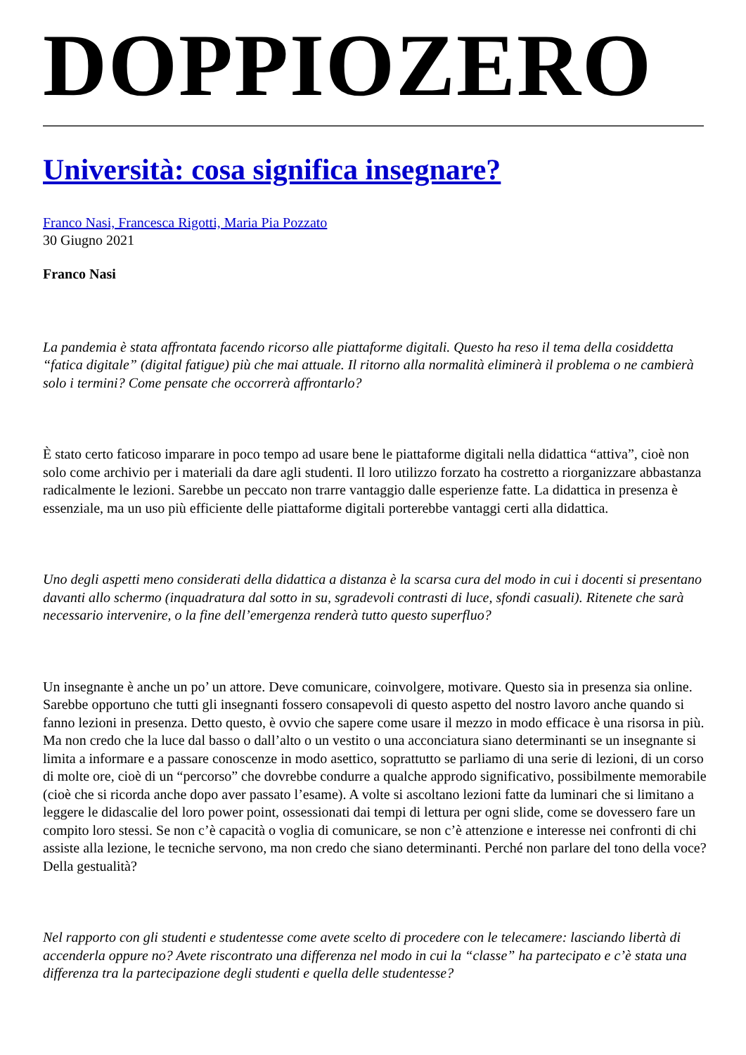DOPPIOZERO
Università: cosa significa insegnare?
Franco Nasi, Francesca Rigotti, Maria Pia Pozzato
30 Giugno 2021
Franco Nasi
La pandemia è stata affrontata facendo ricorso alle piattaforme digitali. Questo ha reso il tema della cosiddetta “fatica digitale” (digital fatigue) più che mai attuale. Il ritorno alla normalità eliminerà il problema o ne cambierà solo i termini? Come pensate che occorrerà affrontarlo?
È stato certo faticoso imparare in poco tempo ad usare bene le piattaforme digitali nella didattica “attiva”, cioè non solo come archivio per i materiali da dare agli studenti. Il loro utilizzo forzato ha costretto a riorganizzare abbastanza radicalmente le lezioni. Sarebbe un peccato non trarre vantaggio dalle esperienze fatte. La didattica in presenza è essenziale, ma un uso più efficiente delle piattaforme digitali porterebbe vantaggi certi alla didattica.
Uno degli aspetti meno considerati della didattica a distanza è la scarsa cura del modo in cui i docenti si presentano davanti allo schermo (inquadratura dal sotto in su, sgradevoli contrasti di luce, sfondi casuali). Ritenete che sarà necessario intervenire, o la fine dell’emergenza renderà tutto questo superfluo?
Un insegnante è anche un po’ un attore. Deve comunicare, coinvolgere, motivare. Questo sia in presenza sia online. Sarebbe opportuno che tutti gli insegnanti fossero consapevoli di questo aspetto del nostro lavoro anche quando si fanno lezioni in presenza. Detto questo, è ovvio che sapere come usare il mezzo in modo efficace è una risorsa in più. Ma non credo che la luce dal basso o dall’alto o un vestito o una acconciatura siano determinanti se un insegnante si limita a informare e a passare conoscenze in modo asettico, soprattutto se parliamo di una serie di lezioni, di un corso di molte ore, cioè di un “percorso” che dovrebbe condurre a qualche approdo significativo, possibilmente memorabile (cioè che si ricorda anche dopo aver passato l’esame). A volte si ascoltano lezioni fatte da luminari che si limitano a leggere le didascalie del loro power point, ossessionati dai tempi di lettura per ogni slide, come se dovessero fare un compito loro stessi. Se non c’è capacità o voglia di comunicare, se non c’è attenzione e interesse nei confronti di chi assiste alla lezione, le tecniche servono, ma non credo che siano determinanti. Perché non parlare del tono della voce? Della gestualità?
Nel rapporto con gli studenti e studentesse come avete scelto di procedere con le telecamere: lasciando libertà di accenderla oppure no? Avete riscontrato una differenza nel modo in cui la “classe” ha partecipato e c’è stata una differenza tra la partecipazione degli studenti e quella delle studentesse?